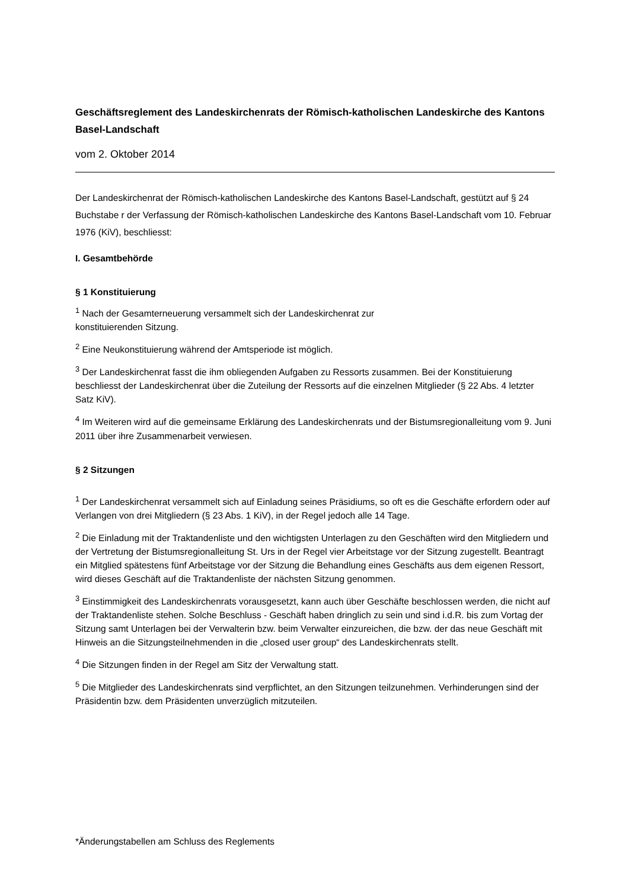Geschäftsreglement des Landeskirchenrats der Römisch-katholischen Landeskirche des Kantons Basel-Landschaft
vom 2. Oktober 2014
Der Landeskirchenrat der Römisch-katholischen Landeskirche des Kantons Basel-Landschaft, gestützt auf § 24 Buchstabe r der Verfassung der Römisch-katholischen Landeskirche des Kantons Basel-Landschaft vom 10. Februar 1976 (KiV), beschliesst:
I. Gesamtbehörde
§ 1 Konstituierung
<sup>1</sup> Nach der Gesamterneuerung versammelt sich der Landeskirchenrat zur
konstituierenden Sitzung.
<sup>2</sup> Eine Neukonstituierung während der Amtsperiode ist möglich.
<sup>3</sup> Der Landeskirchenrat fasst die ihm obliegenden Aufgaben zu Ressorts zusammen. Bei der Konstituierung beschliesst der Landeskirchenrat über die Zuteilung der Ressorts auf die einzelnen Mitglieder (§ 22 Abs. 4 letzter Satz KiV).
<sup>4</sup> Im Weiteren wird auf die gemeinsame Erklärung des Landeskirchenrats und der Bistumsregionalleitung vom 9. Juni 2011 über ihre Zusammenarbeit verwiesen.
§ 2 Sitzungen
<sup>1</sup> Der Landeskirchenrat versammelt sich auf Einladung seines Präsidiums, so oft es die Geschäfte erfordern oder auf Verlangen von drei Mitgliedern (§ 23 Abs. 1 KiV), in der Regel jedoch alle 14 Tage.
<sup>2</sup> Die Einladung mit der Traktandenliste und den wichtigsten Unterlagen zu den Geschäften wird den Mitgliedern und der Vertretung der Bistumsregionalleitung St. Urs in der Regel vier Arbeitstage vor der Sitzung zugestellt. Beantragt ein Mitglied spätestens fünf Arbeitstage vor der Sitzung die Behandlung eines Geschäfts aus dem eigenen Ressort, wird dieses Geschäft auf die Traktandenliste der nächsten Sitzung genommen.
<sup>3</sup> Einstimmigkeit des Landeskirchenrats vorausgesetzt, kann auch über Geschäfte beschlossen werden, die nicht auf der Traktandenliste stehen. Solche Beschluss - Geschäft haben dringlich zu sein und sind i.d.R. bis zum Vortag der Sitzung samt Unterlagen bei der Verwalterin bzw. beim Verwalter einzureichen, die bzw. der das neue Geschäft mit Hinweis an die Sitzungsteilnehmenden in die „closed user group“ des Landeskirchenrats stellt.
<sup>4</sup> Die Sitzungen finden in der Regel am Sitz der Verwaltung statt.
<sup>5</sup> Die Mitglieder des Landeskirchenrats sind verpflichtet, an den Sitzungen teilzunehmen. Verhinderungen sind der Präsidentin bzw. dem Präsidenten unverzüglich mitzuteilen.
*Änderungstabellen am Schluss des Reglements